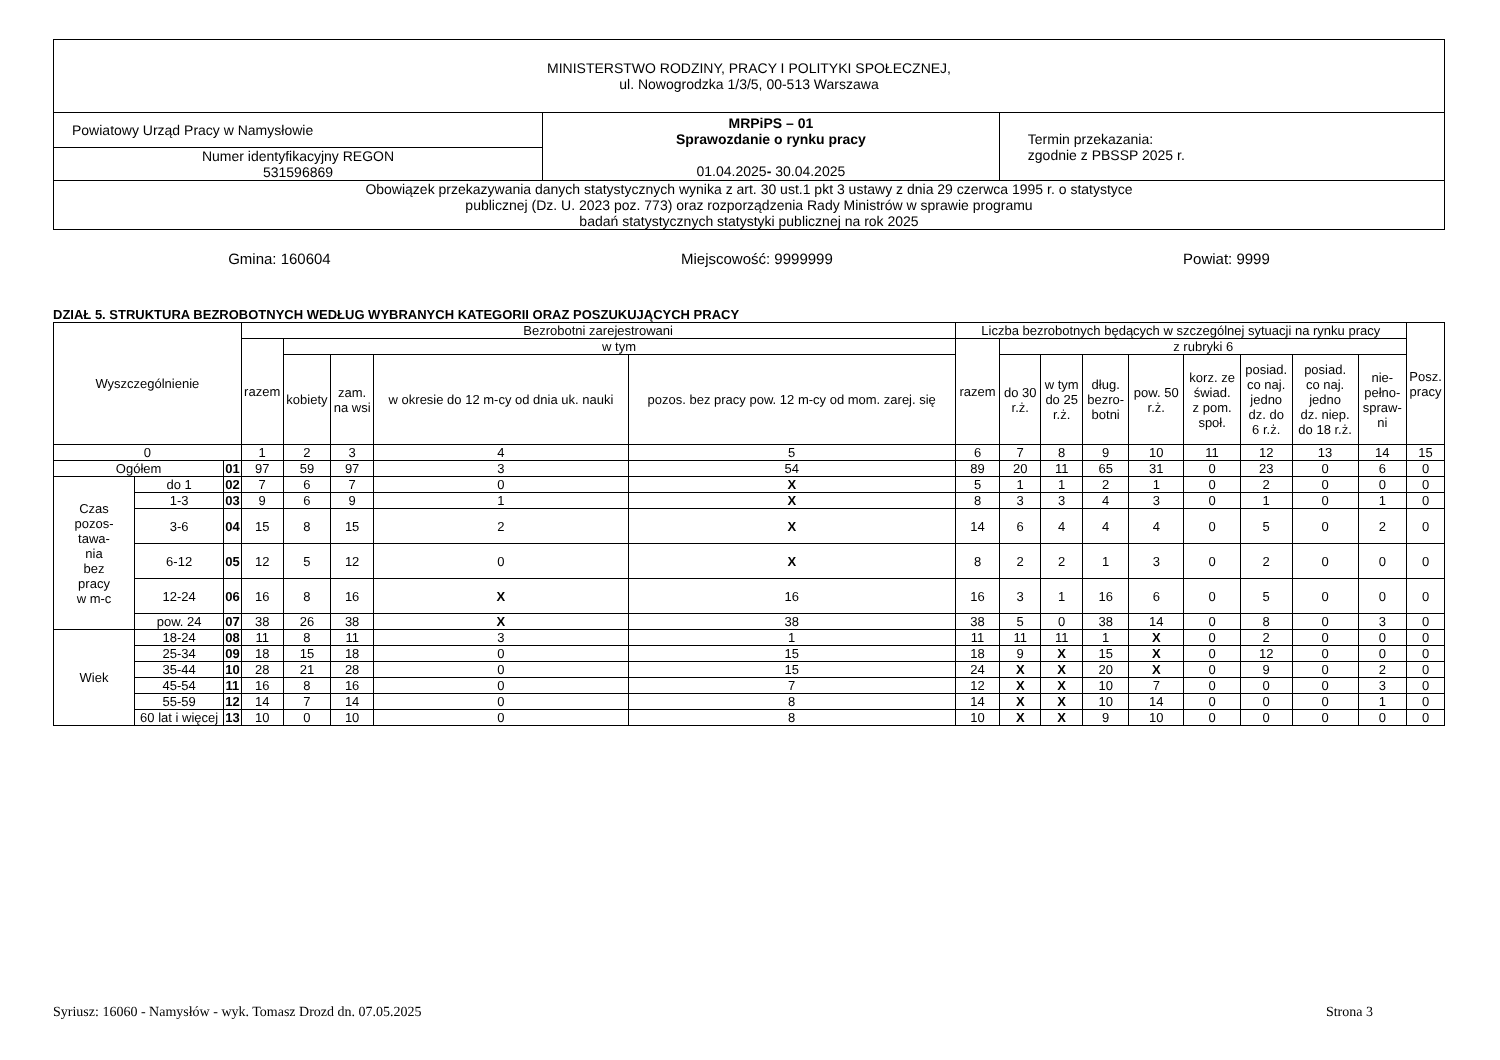| MINISTERSTWO RODZINY, PRACY I POLITYKI SPOŁECZNEJ, ul. Nowogrodzka 1/3/5, 00-513 Warszawa | | |
| Powiatowy Urząd Pracy w Namysłowie | MRPiPS – 01 Sprawozdanie o rynku pracy 01.04.2025 - 30.04.2025 | Termin przekazania: zgodnie z PBSSP 2025 r. |
| Numer identyfikacyjny REGON 531596869 | | |
| Obowiązek przekazywania danych statystycznych wynika z art. 30 ust.1 pkt 3 ustawy z dnia 29 czerwca 1995 r. o statystyce publicznej (Dz. U. 2023 poz. 773) oraz rozporządzenia Rady Ministrów w sprawie programu badań statystycznych statystyki publicznej na rok 2025 | | |
Gmina: 160604 Miejscowość: 9999999 Powiat: 9999
DZIAŁ 5. STRUKTURA BEZROBOTNYCH WEDŁUG WYBRANYCH KATEGORII ORAZ POSZUKUJĄCYCH PRACY
| Wyszczególnienie | | | Bezrobotni zarejestrowani | | | | | Liczba bezrobotnych będących w szczególnej sytuacji na rynku pracy | | | | | | | | | Posz. pracy |
| --- | --- | --- | --- | --- | --- | --- | --- | --- | --- | --- | --- | --- | --- | --- | --- | --- | --- |
| | | | razem | w tym | | | | razem | z rubryki 6 | | | | | | | | |
| | | | | kobiety | zam. na wsi | w okresie do 12 m-cy od dnia uk. nauki | pozos. bez pracy pow. 12 m-cy od mom. zarej. się | | do 30 r.ż. | w tym do 25 r.ż. | dług. bezro- botni | pow. 50 r.ż. | korz. ze świad. z pom. społ. | posiad. co naj. jedno dz. do 6 r.ż. | posiad. co naj. jedno dz. niep. do 18 r.ż. | nie- pełno- spraw- ni | |
| 0 | | | 1 | 2 | 3 | 4 | 5 | 6 | 7 | 8 | 9 | 10 | 11 | 12 | 13 | 14 | 15 |
| Ogółem | | 01 | 97 | 59 | 97 | 3 | 54 | 89 | 20 | 11 | 65 | 31 | 0 | 23 | 0 | 6 | 0 |
| Czas pozos- tawa- nia bez pracy w m-c | do 1 | 02 | 7 | 6 | 7 | 0 | X | 5 | 1 | 1 | 2 | 1 | 0 | 2 | 0 | 0 | 0 |
| | 1-3 | 03 | 9 | 6 | 9 | 1 | X | 8 | 3 | 3 | 4 | 3 | 0 | 1 | 0 | 1 | 0 |
| | 3-6 | 04 | 15 | 8 | 15 | 2 | X | 14 | 6 | 4 | 4 | 4 | 0 | 5 | 0 | 2 | 0 |
| | 6-12 | 05 | 12 | 5 | 12 | 0 | X | 8 | 2 | 2 | 1 | 3 | 0 | 2 | 0 | 0 | 0 |
| | 12-24 | 06 | 16 | 8 | 16 | X | 16 | 16 | 3 | 1 | 16 | 6 | 0 | 5 | 0 | 0 | 0 |
| | pow. 24 | 07 | 38 | 26 | 38 | X | 38 | 38 | 5 | 0 | 38 | 14 | 0 | 8 | 0 | 3 | 0 |
| Wiek | 18-24 | 08 | 11 | 8 | 11 | 3 | 1 | 11 | 11 | 11 | 1 | X | 0 | 2 | 0 | 0 | 0 |
| | 25-34 | 09 | 18 | 15 | 18 | 0 | 15 | 18 | 9 | X | 15 | X | 0 | 12 | 0 | 0 | 0 |
| | 35-44 | 10 | 28 | 21 | 28 | 0 | 15 | 24 | X | X | 20 | X | 0 | 9 | 0 | 2 | 0 |
| | 45-54 | 11 | 16 | 8 | 16 | 0 | 7 | 12 | X | X | 10 | 7 | 0 | 0 | 0 | 3 | 0 |
| | 55-59 | 12 | 14 | 7 | 14 | 0 | 8 | 14 | X | X | 10 | 14 | 0 | 0 | 0 | 1 | 0 |
| | 60 lat i więcej | 13 | 10 | 0 | 10 | 0 | 8 | 10 | X | X | 9 | 10 | 0 | 0 | 0 | 0 | 0 |
Syriusz: 16060 - Namysłów - wyk. Tomasz Drozd dn. 07.05.2025 Strona 3